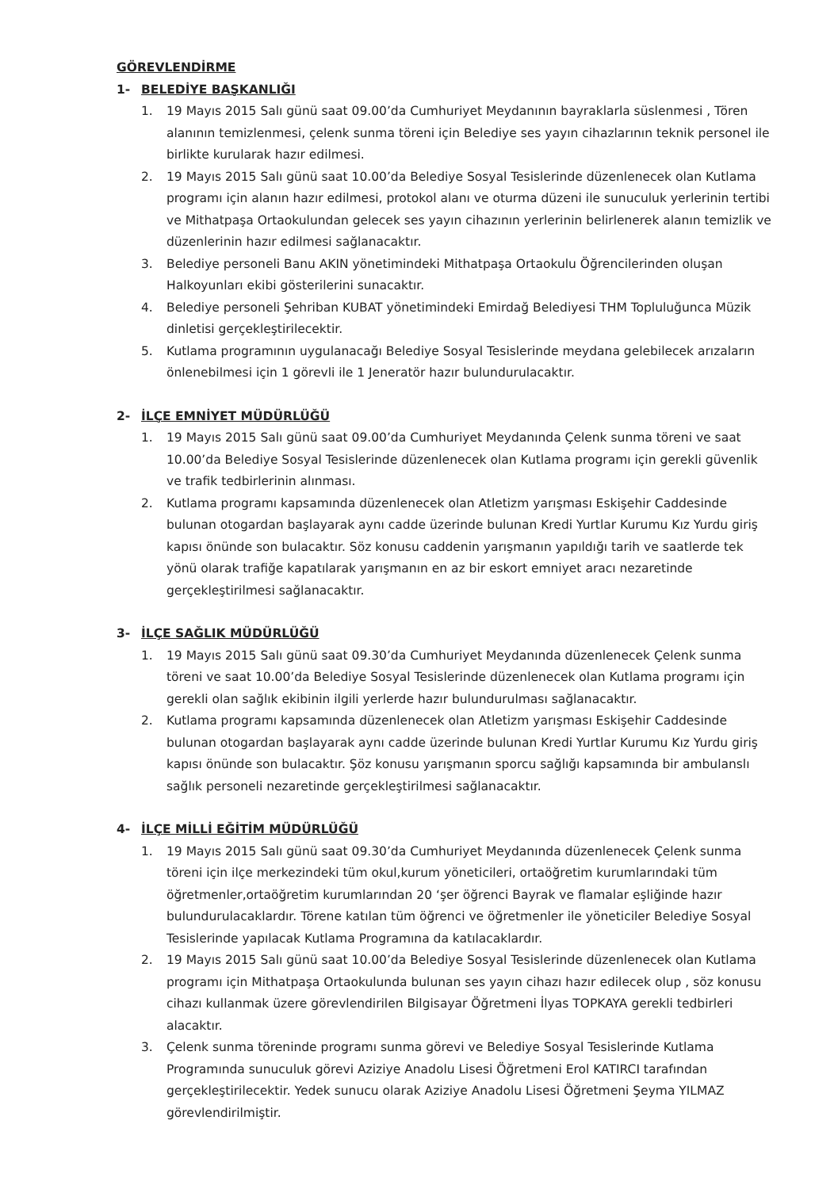GÖREVLENDİRME
1- BELEDİYE BAŞKANLIĞI
1. 19 Mayıs 2015 Salı günü saat 09.00’da Cumhuriyet Meydanının bayraklarla süslenmesi , Tören alanının temizlenmesi, çelenk sunma töreni için Belediye ses yayın cihazlarının teknik personel ile birlikte kurularak hazır edilmesi.
2. 19 Mayıs 2015 Salı günü saat 10.00’da Belediye Sosyal Tesislerinde düzenlenecek olan Kutlama programı için alanın hazır edilmesi, protokol alanı ve oturma düzeni ile sunuculuk yerlerinin tertibi ve Mithatpaşa Ortaokulundan gelecek ses yayın cihazının yerlerinin belirlenerek alanın temizlik ve düzenlerinin hazır edilmesi sağlanacaktır.
3. Belediye personeli Banu AKIN yönetimindeki Mithatpaşa Ortaokulu Öğrencilerinden oluşan Halkoyunları ekibi gösterilerini sunacaktır.
4. Belediye personeli Şehriban KUBAT yönetimindeki Emirdağ Belediyesi THM Topluluğunca Müzik dinletisi gerçekleştirilecektir.
5. Kutlama programının uygulanacağı Belediye Sosyal Tesislerinde meydana gelebilecek arızaların önlenebilmesi için 1 görevli ile 1 Jeneratör hazır bulundurulacaktır.
2- İLÇE EMNİYET MÜDÜRLÜĞÜ
1. 19 Mayıs 2015 Salı günü saat 09.00’da Cumhuriyet Meydanında Çelenk sunma töreni ve saat 10.00’da Belediye Sosyal Tesislerinde düzenlenecek olan Kutlama programı için gerekli güvenlik ve trafik tedbirlerinin alınması.
2. Kutlama programı kapsamında düzenlenecek olan Atletizm yarışması Eskişehir Caddesinde bulunan otogardan başlayarak aynı cadde üzerinde bulunan Kredi Yurtlar Kurumu Kız Yurdu giriş kapısı önünde son bulacaktır. Söz konusu caddenin yarışmanın yapıldığı tarih ve saatlerde tek yönü olarak trafiğe kapatılarak yarışmanın en az bir eskort emniyet aracı nezaretinde gerçekleştirilmesi sağlanacaktır.
3- İLÇE SAĞLIK MÜDÜRLÜĞÜ
1. 19 Mayıs 2015 Salı günü saat 09.30’da Cumhuriyet Meydanında düzenlenecek Çelenk sunma töreni ve saat 10.00’da Belediye Sosyal Tesislerinde düzenlenecek olan Kutlama programı için gerekli olan sağlık ekibinin ilgili yerlerde hazır bulundurulması sağlanacaktır.
2. Kutlama programı kapsamında düzenlenecek olan Atletizm yarışması Eskişehir Caddesinde bulunan otogardan başlayarak aynı cadde üzerinde bulunan Kredi Yurtlar Kurumu Kız Yurdu giriş kapısı önünde son bulacaktır. Şöz konusu yarışmanın sporcu sağlığı kapsamında bir ambulanslı sağlık personeli nezaretinde gerçekleştirilmesi sağlanacaktır.
4- İLÇE MİLLİ EĞİTİM MÜDÜRLÜĞÜ
1. 19 Mayıs 2015 Salı günü saat 09.30’da Cumhuriyet Meydanında düzenlenecek Çelenk sunma töreni için ilçe merkezindeki tüm okul,kurum yöneticileri, ortaöğretim kurumlarındaki tüm öğretmenler,ortaöğretim kurumlarından 20 ‘şer öğrenci Bayrak ve flamalar eşliğinde hazır bulundurulacaklardır. Törene katılan tüm öğrenci ve öğretmenler ile yöneticiler Belediye Sosyal Tesislerinde yapılacak Kutlama Programına da katılacaklardır.
2. 19 Mayıs 2015 Salı günü saat 10.00’da Belediye Sosyal Tesislerinde düzenlenecek olan Kutlama programı için Mithatpaşa Ortaokulunda bulunan ses yayın cihazı hazır edilecek olup , söz konusu cihazı kullanmak üzere görevlendirilen Bilgisayar Öğretmeni İlyas TOPKAYA gerekli tedbirleri alacaktır.
3. Çelenk sunma töreninde programı sunma görevi ve Belediye Sosyal Tesislerinde Kutlama Programında sunuculuk görevi Aziziye Anadolu Lisesi Öğretmeni Erol KATIRCI tarafından gerçekleştirilecektir. Yedek sunucu olarak Aziziye Anadolu Lisesi Öğretmeni Şeyma YILMAZ görevlendirilmiştir.